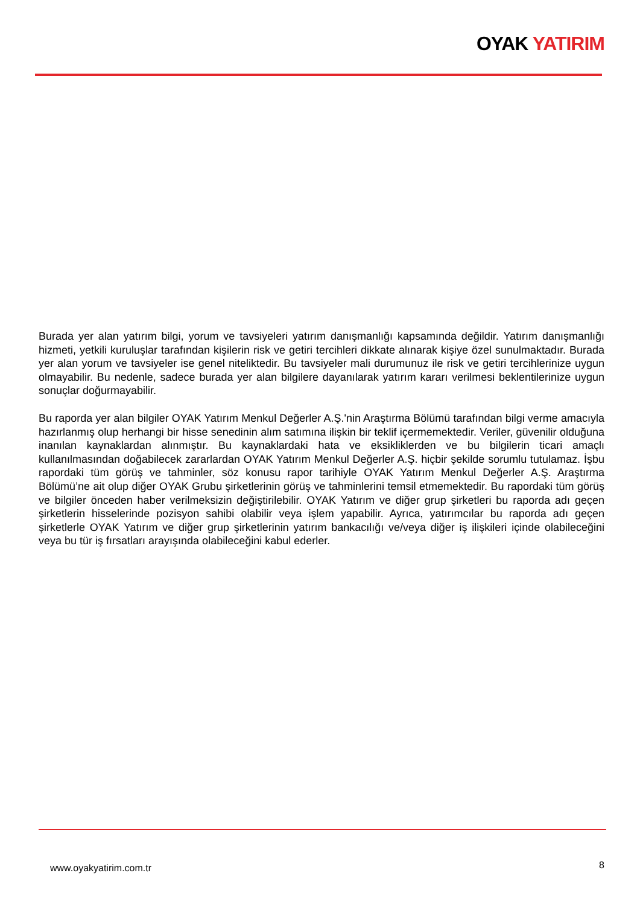OYAK YATIRIM
Burada yer alan yatırım bilgi, yorum ve tavsiyeleri yatırım danışmanlığı kapsamında değildir. Yatırım danışmanlığı hizmeti, yetkili kuruluşlar tarafından kişilerin risk ve getiri tercihleri dikkate alınarak kişiye özel sunulmaktadır. Burada yer alan yorum ve tavsiyeler ise genel niteliktedir. Bu tavsiyeler mali durumunuz ile risk ve getiri tercihlerinize uygun olmayabilir. Bu nedenle, sadece burada yer alan bilgilere dayanılarak yatırım kararı verilmesi beklentilerinize uygun sonuçlar doğurmayabilir.
Bu raporda yer alan bilgiler OYAK Yatırım Menkul Değerler A.Ş.'nin Araştırma Bölümü tarafından bilgi verme amacıyla hazırlanmış olup herhangi bir hisse senedinin alım satımına ilişkin bir teklif içermemektedir. Veriler, güvenilir olduğuna inanılan kaynaklardan alınmıştır. Bu kaynaklardaki hata ve eksikliklerden ve bu bilgilerin ticari amaçlı kullanılmasından doğabilecek zararlardan OYAK Yatırım Menkul Değerler A.Ş. hiçbir şekilde sorumlu tutulamaz. İşbu rapordaki tüm görüş ve tahminler, söz konusu rapor tarihiyle OYAK Yatırım Menkul Değerler A.Ş. Araştırma Bölümü’ne ait olup diğer OYAK Grubu şirketlerinin görüş ve tahminlerini temsil etmemektedir. Bu rapordaki tüm görüş ve bilgiler önceden haber verilmeksizin değiştirilebilir. OYAK Yatırım ve diğer grup şirketleri bu raporda adı geçen şirketlerin hisselerinde pozisyon sahibi olabilir veya işlem yapabilir. Ayrıca, yatırımcılar bu raporda adı geçen şirketlerle OYAK Yatırım ve diğer grup şirketlerinin yatırım bankacılığı ve/veya diğer iş ilişkileri içinde olabileceğini veya bu tür iş fırsatları arayışında olabileceğini kabul ederler.
www.oyakyatirim.com.tr 8